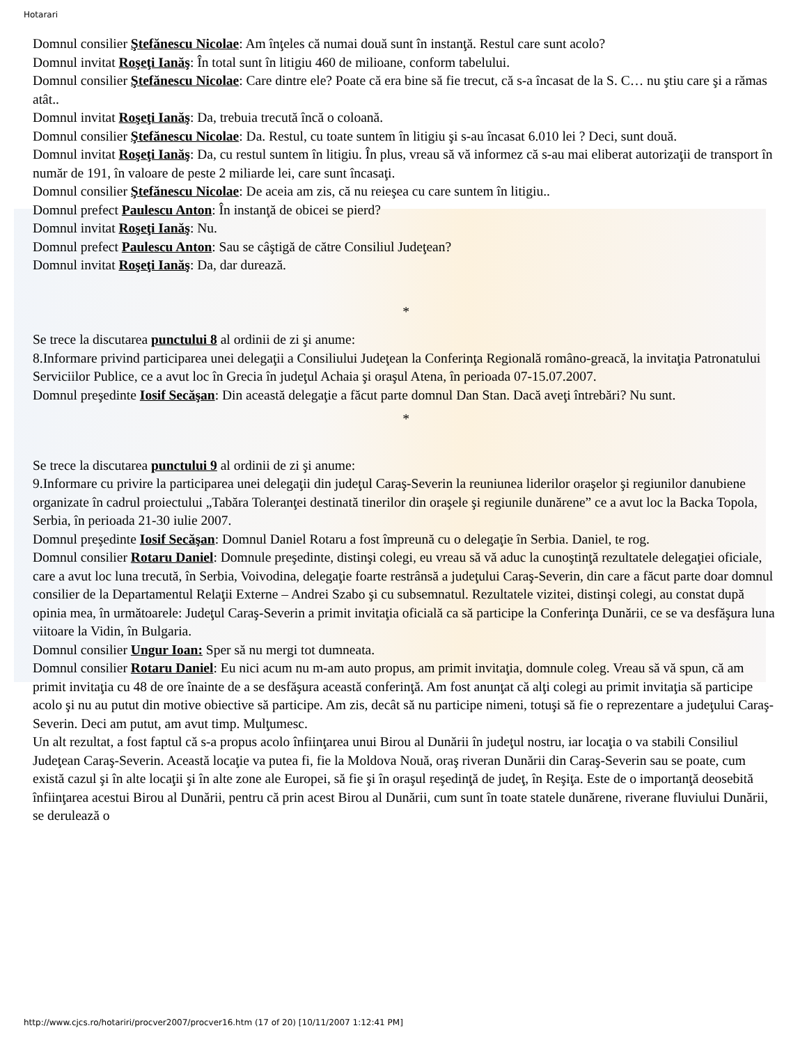Hotarari
Domnul consilier Ştefănescu Nicolae: Am înţeles că numai două sunt în instanţă. Restul care sunt acolo?
Domnul invitat Roşeţi Ianăş: În total sunt în litigiu 460 de milioane, conform tabelului.
Domnul consilier Ştefănescu Nicolae: Care dintre ele? Poate că era bine să fie trecut, că s-a încasat de la S. C… nu ştiu care şi a rămas atât..
Domnul invitat Roşeţi Ianăş: Da, trebuia trecută încă o coloană.
Domnul consilier Ştefănescu Nicolae: Da. Restul, cu toate suntem în litigiu şi s-au încasat 6.010 lei ? Deci, sunt două.
Domnul invitat Roşeţi Ianăş: Da, cu restul suntem în litigiu. În plus, vreau să vă informez că s-au mai eliberat autorizaţii de transport în număr de 191, în valoare de peste 2 miliarde lei, care sunt încasaţi.
Domnul consilier Ştefănescu Nicolae: De aceia am zis, că nu reieşea cu care suntem în litigiu..
Domnul prefect Paulescu Anton: În instanţă de obicei se pierd?
Domnul invitat Roşeţi Ianăş: Nu.
Domnul prefect Paulescu Anton: Sau se câştigă de către Consiliul Judeţean?
Domnul invitat Roşeţi Ianăş: Da, dar durează.
*
Se trece la discutarea punctului 8 al ordinii de zi şi anume:
8.Informare privind participarea unei delegaţii a Consiliului Judeţean la Conferinţa Regională româno-greacă, la invitaţia Patronatului Serviciilor Publice, ce a avut loc în Grecia în judeţul Achaia şi oraşul Atena, în perioada 07-15.07.2007.
Domnul preşedinte Iosif Secăşan: Din această delegaţie a făcut parte domnul Dan Stan. Dacă aveţi întrebări? Nu sunt.
*
Se trece la discutarea punctului 9 al ordinii de zi şi anume:
9.Informare cu privire la participarea unei delegaţii din judeţul Caraş-Severin la reuniunea liderilor oraşelor şi regiunilor danubiene organizate în cadrul proiectului „Tabăra Toleranţei destinată tinerilor din oraşele şi regiunile dunărene” ce a avut loc la Backa Topola, Serbia, în perioada 21-30 iulie 2007.
Domnul preşedinte Iosif Secăşan: Domnul Daniel Rotaru a fost împreună cu o delegaţie în Serbia. Daniel, te rog.
Domnul consilier Rotaru Daniel: Domnule preşedinte, distinşi colegi, eu vreau să vă aduc la cunoştinţă rezultatele delegaţiei oficiale, care a avut loc luna trecută, în Serbia, Voivodina, delegaţie foarte restrânsă a judeţului Caraş-Severin, din care a făcut parte doar domnul consilier de la Departamentul Relaţii Externe – Andrei Szabo şi cu subsemnatul. Rezultatele vizitei, distinşi colegi, au constat după opinia mea, în următoarele: Judeţul Caraş-Severin a primit invitaţia oficială ca să participe la Conferinţa Dunării, ce se va desfăşura luna viitoare la Vidin, în Bulgaria.
Domnul consilier Ungur Ioan: Sper să nu mergi tot dumneata.
Domnul consilier Rotaru Daniel: Eu nici acum nu m-am auto propus, am primit invitaţia, domnule coleg. Vreau să vă spun, că am primit invitaţia cu 48 de ore înainte de a se desfăşura această conferinţă. Am fost anunţat că alţi colegi au primit invitaţia să participe acolo şi nu au putut din motive obiective să participe. Am zis, decât să nu participe nimeni, totuşi să fie o reprezentare a judeţului Caraş-Severin. Deci am putut, am avut timp. Mulţumesc.
Un alt rezultat, a fost faptul că s-a propus acolo înfiinţarea unui Birou al Dunării în judeţul nostru, iar locaţia o va stabili Consiliul Judeţean Caraş-Severin. Această locaţie va putea fi, fie la Moldova Nouă, oraş riveran Dunării din Caraş-Severin sau se poate, cum există cazul şi în alte locaţii şi în alte zone ale Europei, să fie şi în oraşul reşedinţă de judeţ, în Reşiţa. Este de o importanţă deosebită înfiinţarea acestui Birou al Dunării, pentru că prin acest Birou al Dunării, cum sunt în toate statele dunărene, riverane fluviului Dunării, se derulează o
http://www.cjcs.ro/hotariri/procver2007/procver16.htm (17 of 20) [10/11/2007 1:12:41 PM]